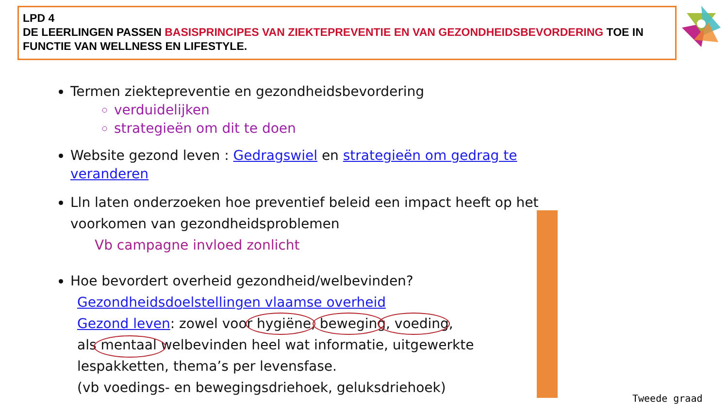LPD 4
DE LEERLINGEN PASSEN BASISPRINCIPES VAN ZIEKTEPREVENTIE EN VAN GEZONDHEIDSBEVORDERING TOE IN FUNCTIE VAN WELLNESS EN LIFESTYLE.
Termen ziektepreventie en gezondheidsbevordering
verduidelijken
strategieën om dit te doen
Website gezond leven : Gedragswiel en strategieën om gedrag te veranderen
Lln laten onderzoeken hoe preventief beleid een impact heeft op het voorkomen van gezondheidsproblemen
Vb campagne invloed zonlicht
Hoe bevordert overheid gezondheid/welbevinden?
Gezondheidsdoelstellingen vlaamse overheid
Gezond leven: zowel voor hygiëne, beweging, voeding,
als mentaal welbevinden heel wat informatie, uitgewerkte
lespakketten, thema’s per levensfase.
(vb voedings- en bewegingsdriehoek, geluksdriehoek)
Tweede graad